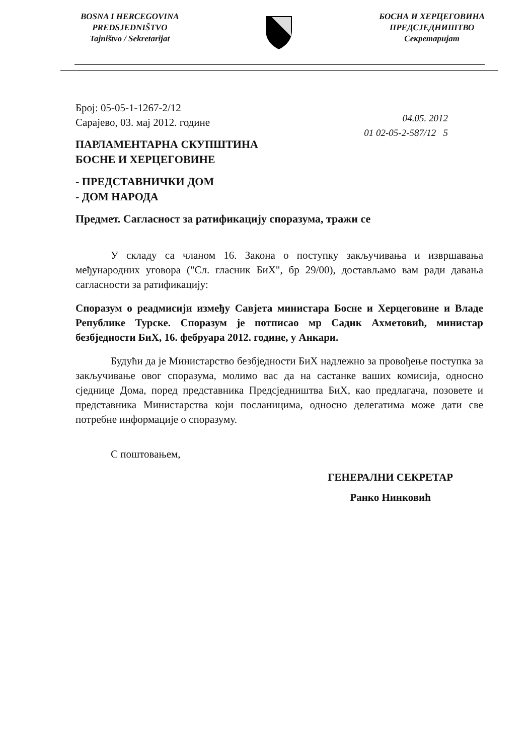BOSNA I HERCEGOVINA
PREDSJEDNIŠTVO
Tajništvo / Sekretarijat
БОСНА И ХЕРЦЕГОВИНА
ПРЕДСЈЕДНИШТВО
Секретаријат
04.05. 2012
01 02-05-2-587/12 5
Број: 05-05-1-1267-2/12
Сарајево, 03. мај 2012. године
ПАРЛАМЕНТАРНА СКУПШТИНА
БОСНЕ И ХЕРЦЕГОВИНЕ
- ПРЕДСТАВНИЧКИ ДОМ
- ДОМ НАРОДА
Предмет. Сагласност за ратификацију споразума, тражи се
У складу са чланом 16. Закона о поступку закључивања и извршавања међународних уговора ("Сл. гласник БиХ", бр 29/00), достављамо вам ради давања сагласности за ратификацију:
Споразум о реадмисији између Савјета министара Босне и Херцеговине и Владе Републике Турске. Споразум је потписао мр Садик Ахметовић, министар безбједности БиХ, 16. фебруара 2012. године, у Анкари.
Будући да је Министарство безбједности БиХ надлежно за провођење поступка за закључивање овог споразума, молимо вас да на састанке ваших комисија, односно сједнице Дома, поред представника Предсједништва БиХ, као предлагача, позовете и представника Министарства који посланицима, односно делегатима може дати све потребне информације о споразуму.
С поштовањем,
ГЕНЕРАЛНИ СЕКРЕТАР
Ранко Нинковић